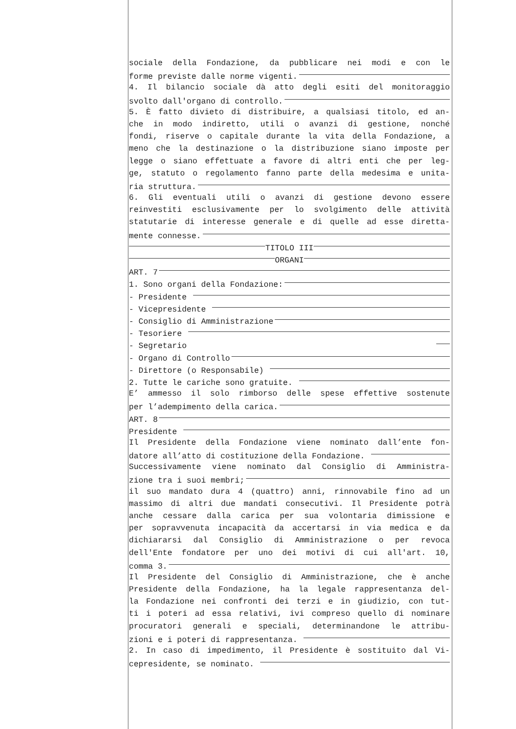sociale della Fondazione, da pubblicare nei modi e con le
forme previste dalle norme vigenti.
4. Il bilancio sociale dà atto degli esiti del monitoraggio
svolto dall'organo di controllo.
5. È fatto divieto di distribuire, a qualsiasi titolo, ed an-
che in modo indiretto, utili o avanzi di gestione, nonché
fondi, riserve o capitale durante la vita della Fondazione, a
meno che la destinazione o la distribuzione siano imposte per
legge o siano effettuate a favore di altri enti che per leg-
ge, statuto o regolamento fanno parte della medesima e unita-
ria struttura.
6. Gli eventuali utili o avanzi di gestione devono essere
reinvestiti esclusivamente per lo svolgimento delle attività
statutarie di interesse generale e di quelle ad esse diretta-
mente connesse.
TITOLO III
ORGANI
ART. 7
1. Sono organi della Fondazione:
- Presidente
- Vicepresidente
- Consiglio di Amministrazione
- Tesoriere
- Segretario
- Organo di Controllo
- Direttore (o Responsabile)
2. Tutte le cariche sono gratuite.
E’ ammesso il solo rimborso delle spese effettive sostenute
per l’adempimento della carica.
ART. 8
Presidente
Il Presidente della Fondazione viene nominato dall’ente fon-
datore all’atto di costituzione della Fondazione.
Successivamente viene nominato dal Consiglio di Amministra-
zione tra i suoi membri;
il suo mandato dura 4 (quattro) anni, rinnovabile fino ad un
massimo di altri due mandati consecutivi. Il Presidente potrà
anche cessare dalla carica per sua volontaria dimissione e
per sopravvenuta incapacità da accertarsi in via medica e da
dichiararsi dal Consiglio di Amministrazione o per revoca
dell'Ente fondatore per uno dei motivi di cui all'art. 10,
comma 3.
Il Presidente del Consiglio di Amministrazione, che è anche
Presidente della Fondazione, ha la legale rappresentanza del-
la Fondazione nei confronti dei terzi e in giudizio, con tut-
ti i poteri ad essa relativi, ivi compreso quello di nominare
procuratori generali e speciali, determinandone le attribu-
zioni e i poteri di rappresentanza.
2. In caso di impedimento, il Presidente è sostituito dal Vi-
cepresidente, se nominato.